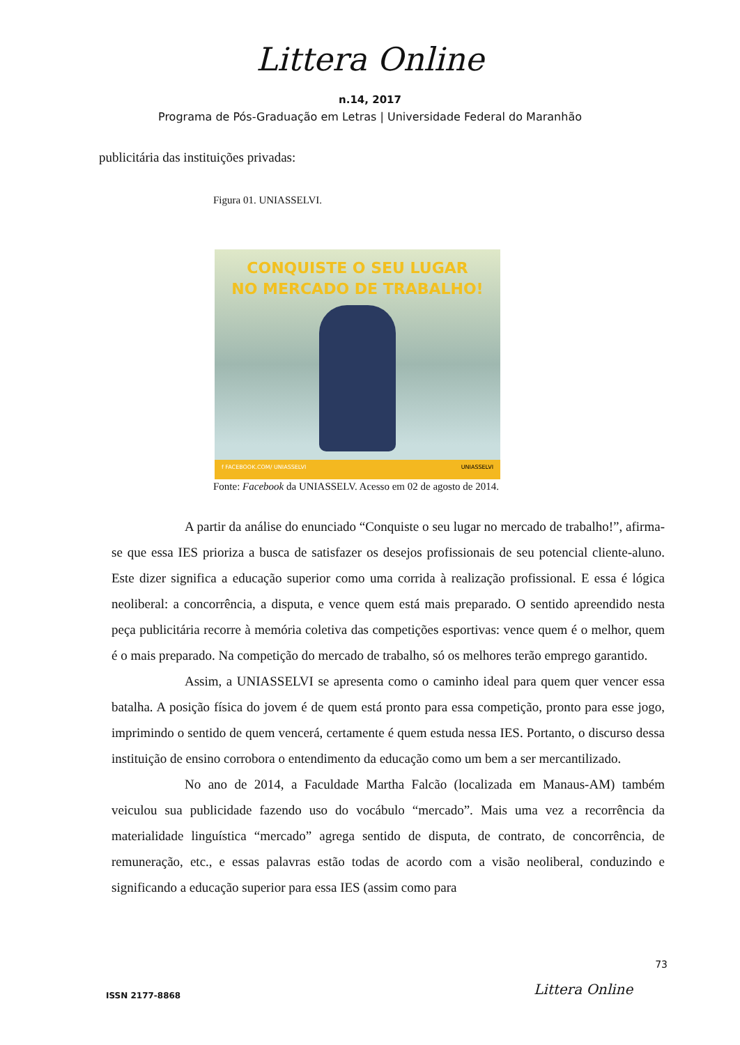Littera Online
n.14, 2017
Programa de Pós-Graduação em Letras | Universidade Federal do Maranhão
publicitária das instituições privadas:
Figura 01. UNIASSELVI.
CONQUISTE O SEU LUGAR
NO MERCADO DE TRABALHO!
f FACEBOOK.COM/ UNIASSELVI UNIASSELVI
Fonte: Facebook da UNIASSELV. Acesso em 02 de agosto de 2014.
A partir da análise do enunciado “Conquiste o seu lugar no mercado de trabalho!”, afirma-se que essa IES prioriza a busca de satisfazer os desejos profissionais de seu potencial cliente-aluno. Este dizer significa a educação superior como uma corrida à realização profissional. E essa é lógica neoliberal: a concorrência, a disputa, e vence quem está mais preparado. O sentido apreendido nesta peça publicitária recorre à memória coletiva das competições esportivas: vence quem é o melhor, quem é o mais preparado. Na competição do mercado de trabalho, só os melhores terão emprego garantido.
Assim, a UNIASSELVI se apresenta como o caminho ideal para quem quer vencer essa batalha. A posição física do jovem é de quem está pronto para essa competição, pronto para esse jogo, imprimindo o sentido de quem vencerá, certamente é quem estuda nessa IES. Portanto, o discurso dessa instituição de ensino corrobora o entendimento da educação como um bem a ser mercantilizado.
No ano de 2014, a Faculdade Martha Falcão (localizada em Manaus-AM) também veiculou sua publicidade fazendo uso do vocábulo “mercado”. Mais uma vez a recorrência da materialidade linguística “mercado” agrega sentido de disputa, de contrato, de concorrência, de remuneração, etc., e essas palavras estão todas de acordo com a visão neoliberal, conduzindo e significando a educação superior para essa IES (assim como para
73
Littera Online
ISSN 2177-8868